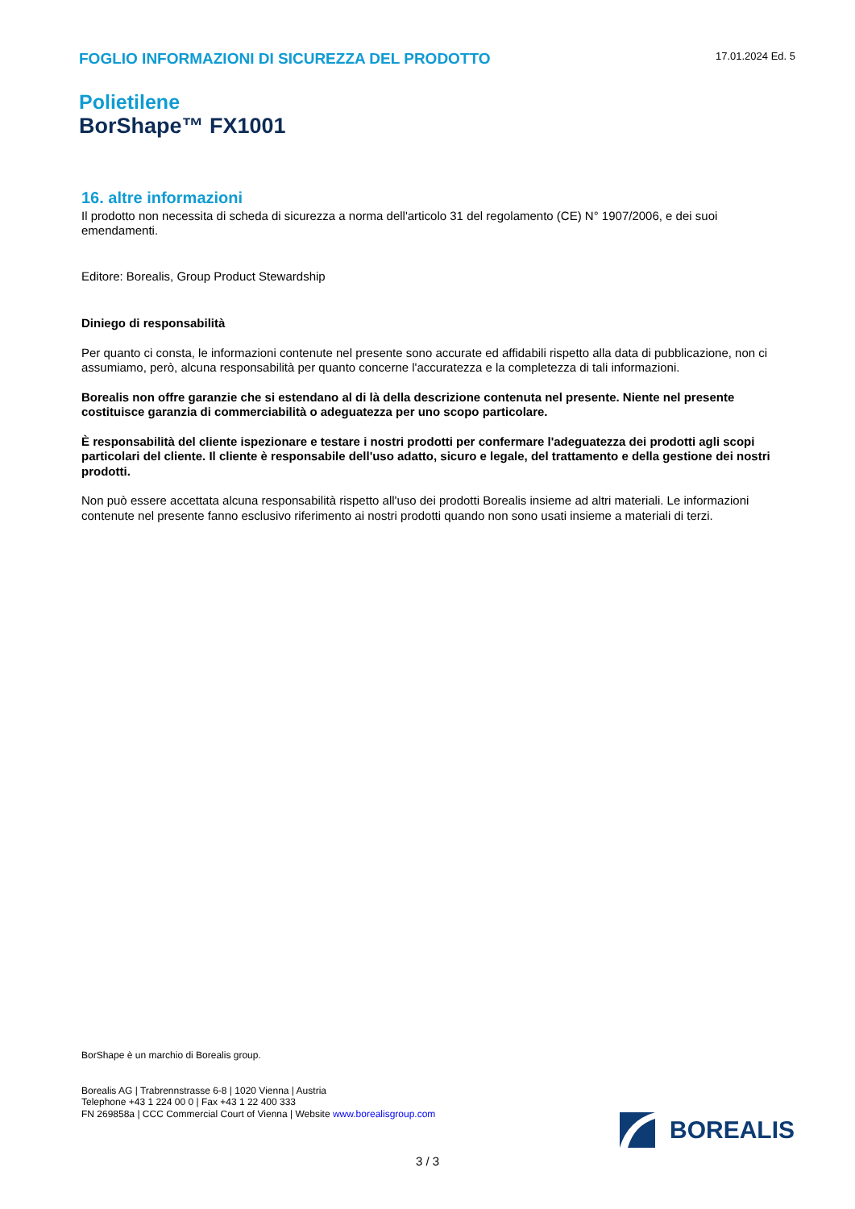FOGLIO INFORMAZIONI DI SICUREZZA DEL PRODOTTO
17.01.2024 Ed. 5
Polietilene
BorShape™ FX1001
16. altre informazioni
Il prodotto non necessita di scheda di sicurezza a norma dell'articolo 31 del regolamento (CE) N° 1907/2006, e dei suoi emendamenti.
Editore: Borealis, Group Product Stewardship
Diniego di responsabilità
Per quanto ci consta, le informazioni contenute nel presente sono accurate ed affidabili rispetto alla data di pubblicazione, non ci assumiamo, però, alcuna responsabilità per quanto concerne l'accuratezza e la completezza di tali informazioni.
Borealis non offre garanzie che si estendano al di là della descrizione contenuta nel presente. Niente nel presente costituisce garanzia di commerciabilità o adeguatezza per uno scopo particolare.
È responsabilità del cliente ispezionare e testare i nostri prodotti per confermare l'adeguatezza dei prodotti agli scopi particolari del cliente. Il cliente è responsabile dell'uso adatto, sicuro e legale, del trattamento e della gestione dei nostri prodotti.
Non può essere accettata alcuna responsabilità rispetto all'uso dei prodotti Borealis insieme ad altri materiali. Le informazioni contenute nel presente fanno esclusivo riferimento ai nostri prodotti quando non sono usati insieme a materiali di terzi.
BorShape è un marchio di Borealis group.
Borealis AG | Trabrennstrasse 6-8 | 1020 Vienna | Austria
Telephone +43 1 224 00 0 | Fax +43 1 22 400 333
FN 269858a | CCC Commercial Court of Vienna | Website www.borealisgroup.com
BOREALIS
3 / 3